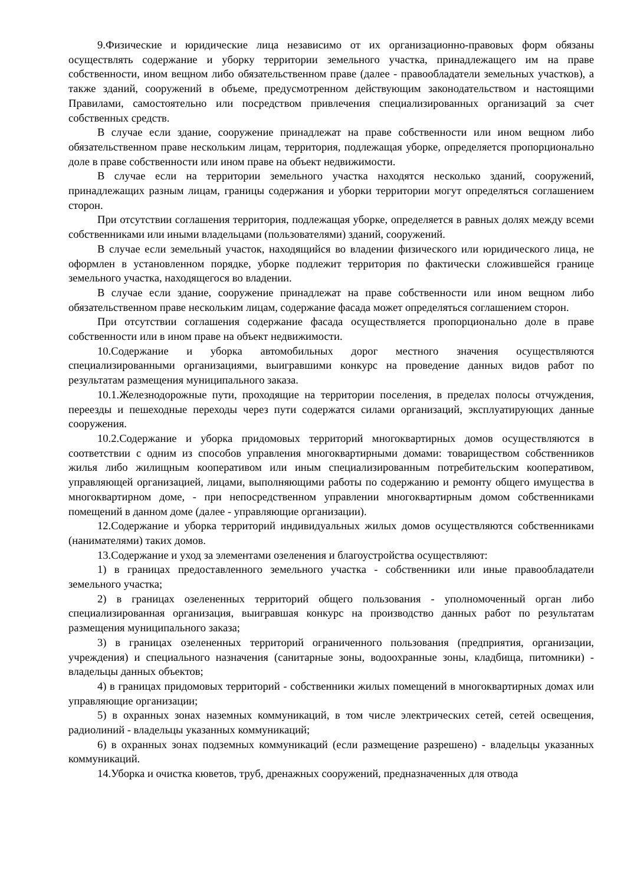9.Физические и юридические лица независимо от их организационно-правовых форм обязаны осуществлять содержание и уборку территории земельного участка, принадлежащего им на праве собственности, ином вещном либо обязательственном праве (далее - правообладатели земельных участков), а также зданий, сооружений в объеме, предусмотренном действующим законодательством и настоящими Правилами, самостоятельно или посредством привлечения специализированных организаций за счет собственных средств.
В случае если здание, сооружение принадлежат на праве собственности или ином вещном либо обязательственном праве нескольким лицам, территория, подлежащая уборке, определяется пропорционально доле в праве собственности или ином праве на объект недвижимости.
В случае если на территории земельного участка находятся несколько зданий, сооружений, принадлежащих разным лицам, границы содержания и уборки территории могут определяться соглашением сторон.
При отсутствии соглашения территория, подлежащая уборке, определяется в равных долях между всеми собственниками или иными владельцами (пользователями) зданий, сооружений.
В случае если земельный участок, находящийся во владении физического или юридического лица, не оформлен в установленном порядке, уборке подлежит территория по фактически сложившейся границе земельного участка, находящегося во владении.
В случае если здание, сооружение принадлежат на праве собственности или ином вещном либо обязательственном праве нескольким лицам, содержание фасада может определяться соглашением сторон.
При отсутствии соглашения содержание фасада осуществляется пропорционально доле в праве собственности или в ином праве на объект недвижимости.
10.Содержание и уборка автомобильных дорог местного значения осуществляются специализированными организациями, выигравшими конкурс на проведение данных видов работ по результатам размещения муниципального заказа.
10.1.Железнодорожные пути, проходящие на территории поселения, в пределах полосы отчуждения, переезды и пешеходные переходы через пути содержатся силами организаций, эксплуатирующих данные сооружения.
10.2.Содержание и уборка придомовых территорий многоквартирных домов осуществляются в соответствии с одним из способов управления многоквартирными домами: товариществом собственников жилья либо жилищным кооперативом или иным специализированным потребительским кооперативом, управляющей организацией, лицами, выполняющими работы по содержанию и ремонту общего имущества в многоквартирном доме, - при непосредственном управлении многоквартирным домом собственниками помещений в данном доме (далее - управляющие организации).
12.Содержание и уборка территорий индивидуальных жилых домов осуществляются собственниками (нанимателями) таких домов.
13.Содержание и уход за элементами озеленения и благоустройства осуществляют:
1) в границах предоставленного земельного участка - собственники или иные правообладатели земельного участка;
2) в границах озелененных территорий общего пользования - уполномоченный орган либо специализированная организация, выигравшая конкурс на производство данных работ по результатам размещения муниципального заказа;
3) в границах озелененных территорий ограниченного пользования (предприятия, организации, учреждения) и специального назначения (санитарные зоны, водоохранные зоны, кладбища, питомники) - владельцы данных объектов;
4) в границах придомовых территорий - собственники жилых помещений в многоквартирных домах или управляющие организации;
5) в охранных зонах наземных коммуникаций, в том числе электрических сетей, сетей освещения, радиолиний - владельцы указанных коммуникаций;
6) в охранных зонах подземных коммуникаций (если размещение разрешено) - владельцы указанных коммуникаций.
14.Уборка и очистка кюветов, труб, дренажных сооружений, предназначенных для отвода